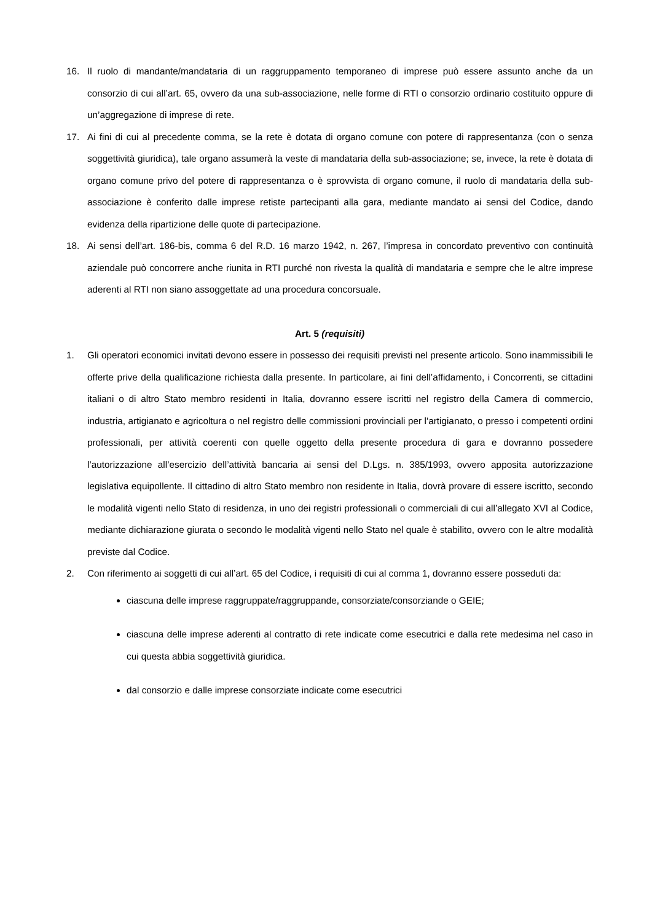16. Il ruolo di mandante/mandataria di un raggruppamento temporaneo di imprese può essere assunto anche da un consorzio di cui all’art. 65, ovvero da una sub-associazione, nelle forme di RTI o consorzio ordinario costituito oppure di un’aggregazione di imprese di rete.
17. Ai fini di cui al precedente comma, se la rete è dotata di organo comune con potere di rappresentanza (con o senza soggettività giuridica), tale organo assumerà la veste di mandataria della sub-associazione; se, invece, la rete è dotata di organo comune privo del potere di rappresentanza o è sprovvista di organo comune, il ruolo di mandataria della sub-associazione è conferito dalle imprese retiste partecipanti alla gara, mediante mandato ai sensi del Codice, dando evidenza della ripartizione delle quote di partecipazione.
18. Ai sensi dell’art. 186-bis, comma 6 del R.D. 16 marzo 1942, n. 267, l’impresa in concordato preventivo con continuità aziendale può concorrere anche riunita in RTI purché non rivesta la qualità di mandataria e sempre che le altre imprese aderenti al RTI non siano assoggettate ad una procedura concorsuale.
Art. 5 (requisiti)
1. Gli operatori economici invitati devono essere in possesso dei requisiti previsti nel presente articolo. Sono inammissibili le offerte prive della qualificazione richiesta dalla presente. In particolare, ai fini dell’affidamento, i Concorrenti, se cittadini italiani o di altro Stato membro residenti in Italia, dovranno essere iscritti nel registro della Camera di commercio, industria, artigianato e agricoltura o nel registro delle commissioni provinciali per l’artigianato, o presso i competenti ordini professionali, per attività coerenti con quelle oggetto della presente procedura di gara e dovranno possedere l’autorizzazione all’esercizio dell’attività bancaria ai sensi del D.Lgs. n. 385/1993, ovvero apposita autorizzazione legislativa equipollente. Il cittadino di altro Stato membro non residente in Italia, dovrà provare di essere iscritto, secondo le modalità vigenti nello Stato di residenza, in uno dei registri professionali o commerciali di cui all’allegato XVI al Codice, mediante dichiarazione giurata o secondo le modalità vigenti nello Stato nel quale è stabilito, ovvero con le altre modalità previste dal Codice.
2. Con riferimento ai soggetti di cui all’art. 65 del Codice, i requisiti di cui al comma 1, dovranno essere posseduti da:
ciascuna delle imprese raggruppate/raggruppande, consorziate/consorziande o GEIE;
ciascuna delle imprese aderenti al contratto di rete indicate come esecutrici e dalla rete medesima nel caso in cui questa abbia soggettività giuridica.
dal consorzio e dalle imprese consorziate indicate come esecutrici